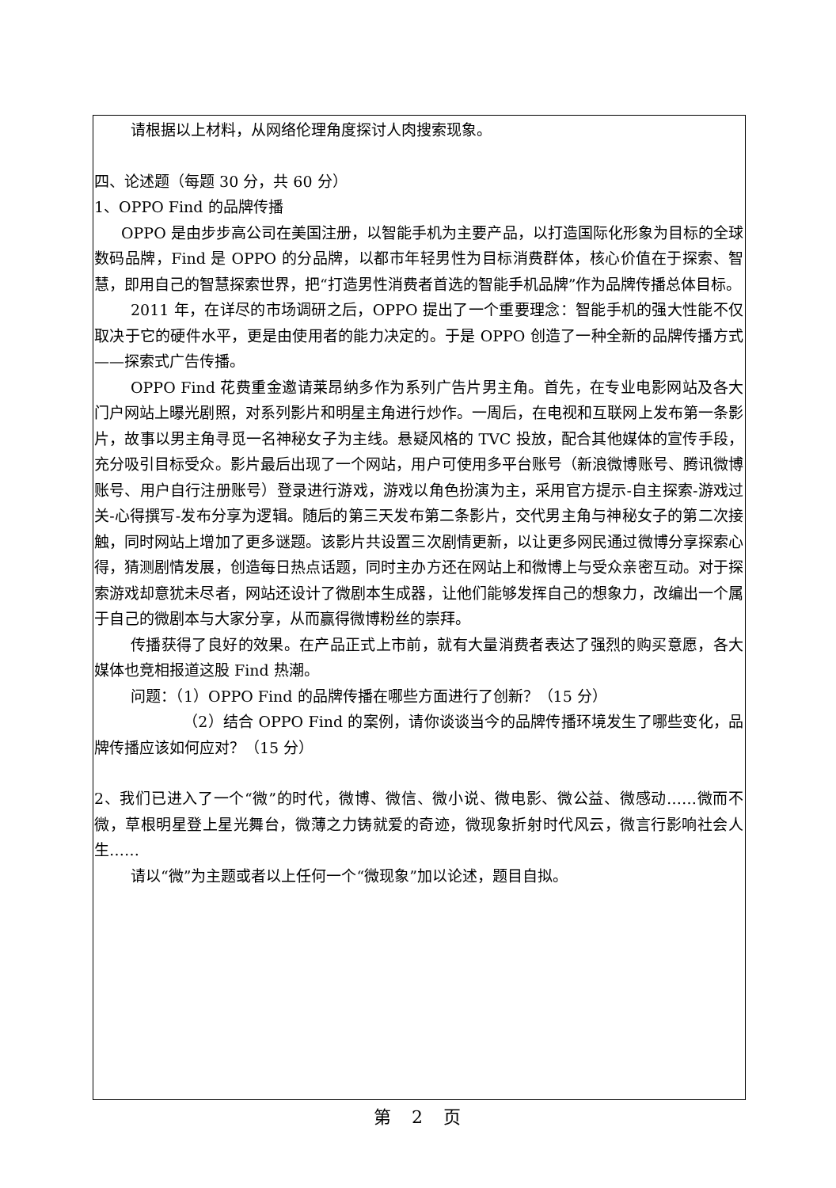请根据以上材料，从网络伦理角度探讨人肉搜索现象。
四、论述题（每题 30 分，共 60 分）
1、OPPO Find 的品牌传播
OPPO 是由步步高公司在美国注册，以智能手机为主要产品，以打造国际化形象为目标的全球数码品牌，Find 是 OPPO 的分品牌，以都市年轻男性为目标消费群体，核心价值在于探索、智慧，即用自己的智慧探索世界，把“打造男性消费者首选的智能手机品牌”作为品牌传播总体目标。
2011 年，在详尽的市场调研之后，OPPO 提出了一个重要理念：智能手机的强大性能不仅取决于它的硬件水平，更是由使用者的能力决定的。于是 OPPO 创造了一种全新的品牌传播方式——探索式广告传播。
OPPO Find 花费重金邀请莱昂纳多作为系列广告片男主角。首先，在专业电影网站及各大门户网站上曝光剧照，对系列影片和明星主角进行炒作。一周后，在电视和互联网上发布第一条影片，故事以男主角寻觅一名神秘女子为主线。悬疑风格的 TVC 投放，配合其他媒体的宣传手段，充分吸引目标受众。影片最后出现了一个网站，用户可使用多平台账号（新浪微博账号、腾讯微博账号、用户自行注册账号）登录进行游戏，游戏以角色扮演为主，采用官方提示-自主探索-游戏过关-心得撰写-发布分享为逻辑。随后的第三天发布第二条影片，交代男主角与神秘女子的第二次接触，同时网站上增加了更多谜题。该影片共设置三次剧情更新，以让更多网民通过微博分享探索心得，猜测剧情发展，创造每日热点话题，同时主办方还在网站上和微博上与受众亲密互动。对于探索游戏却意犹未尽者，网站还设计了微剧本生成器，让他们能够发挥自己的想象力，改编出一个属于自己的微剧本与大家分享，从而赢得微博粉丝的崇拜。
传播获得了良好的效果。在产品正式上市前，就有大量消费者表达了强烈的购买意愿，各大媒体也竞相报道这股 Find 热潮。
问题：（1）OPPO Find 的品牌传播在哪些方面进行了创新？（15 分）
（2）结合 OPPO Find 的案例，请你谈谈当今的品牌传播环境发生了哪些变化，品牌传播应该如何应对？（15 分）
2、我们已进入了一个“微”的时代，微博、微信、微小说、微电影、微公益、微感动……微而不微，草根明星登上星光舞台，微薄之力铸就爱的奇迹，微现象折射时代风云，微言行影响社会人生……
请以“微”为主题或者以上任何一个“微现象”加以论述，题目自拟。
第　2　页